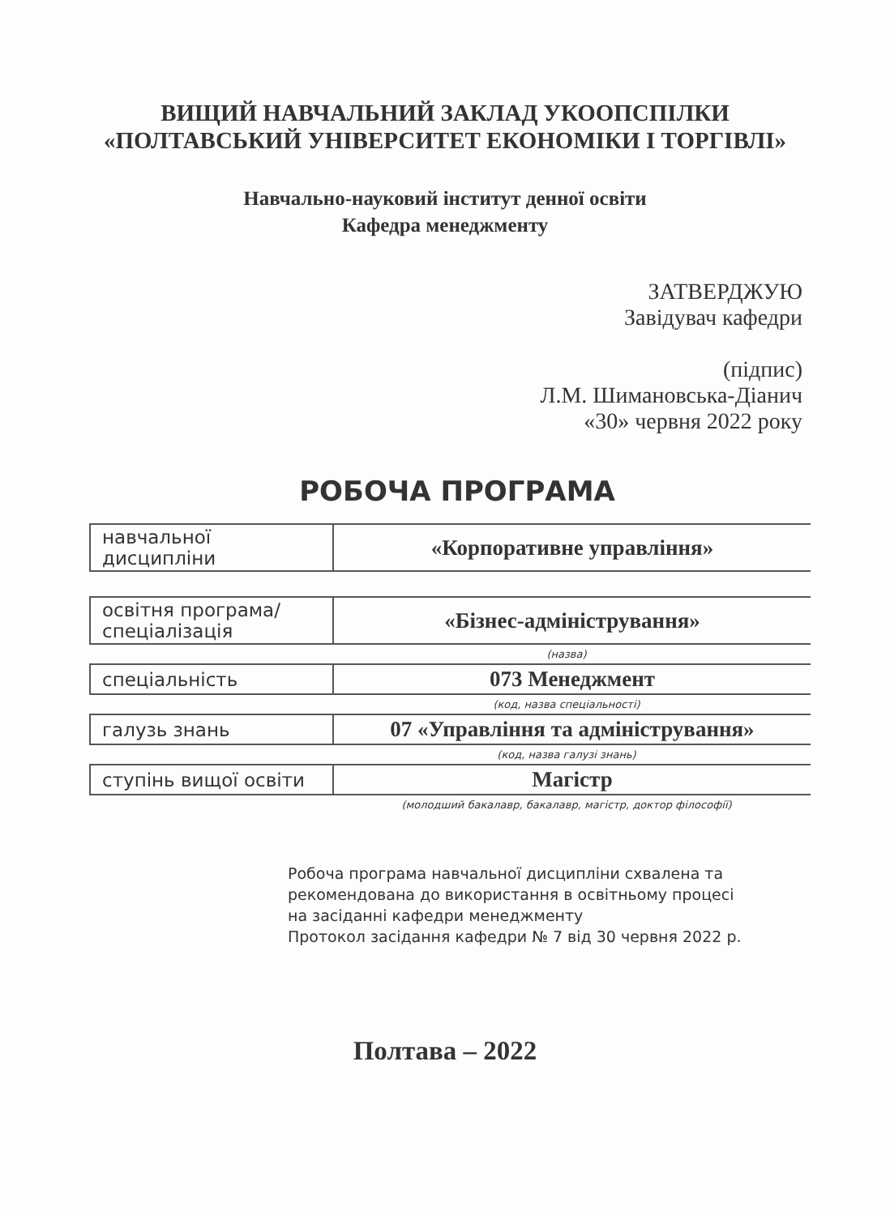ВИЩИЙ НАВЧАЛЬНИЙ ЗАКЛАД УКООПСПІЛКИ
«ПОЛТАВСЬКИЙ УНІВЕРСИТЕТ ЕКОНОМІКИ І ТОРГІВЛІ»
Навчально-науковий інститут денної освіти
Кафедра менеджменту
ЗАТВЕРДЖУЮ
Завідувач кафедри
(підпис)
Л.М. Шимановська-Діанич
«30» червня 2022 року
РОБОЧА ПРОГРАМА
| навчальної дисципліни | «Корпоративне управління» |
| освітня програма/ спеціалізація | «Бізнес-адміністрування» |
(назва)
| спеціальність | 073 Менеджмент |
(код, назва спеціальності)
| галузь знань | 07 «Управління та адміністрування» |
(код, назва галузі знань)
| ступінь вищої освіти | Магістр |
(молодший бакалавр, бакалавр, магістр, доктор філософії)
Робоча програма навчальної дисципліни схвалена та
рекомендована до використання в освітньому процесі
на засіданні кафедри менеджменту
Протокол засідання кафедри № 7 від 30 червня 2022 р.
Полтава – 2022